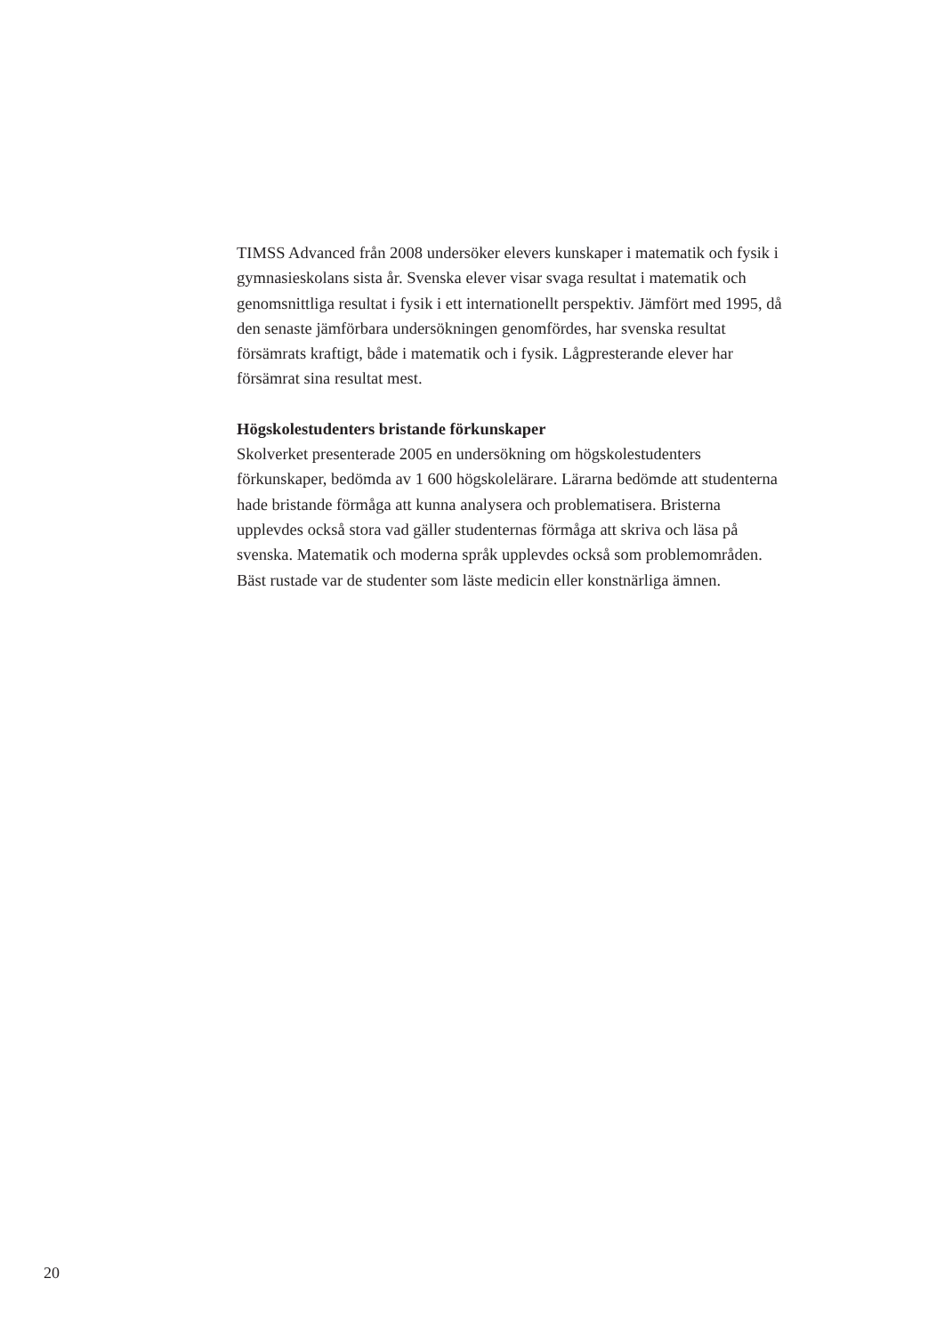TIMSS Advanced från 2008 undersöker elevers kunskaper i matematik och fysik i gymnasieskolans sista år. Svenska elever visar svaga resultat i matematik och genomsnittliga resultat i fysik i ett internationellt perspektiv. Jämfört med 1995, då den senaste jämförbara undersökningen genomfördes, har svenska resultat försämrats kraftigt, både i matematik och i fysik. Lågpresterande elever har försämrat sina resultat mest.
Högskolestudenters bristande förkunskaper
Skolverket presenterade 2005 en undersökning om högskolestudenters förkunskaper, bedömda av 1 600 högskolelärare. Lärarna bedömde att studenterna hade bristande förmåga att kunna analysera och problematisera. Bristerna upplevdes också stora vad gäller studenternas förmåga att skriva och läsa på svenska. Matematik och moderna språk upplevdes också som problemområden. Bäst rustade var de studenter som läste medicin eller konstnärliga ämnen.
20